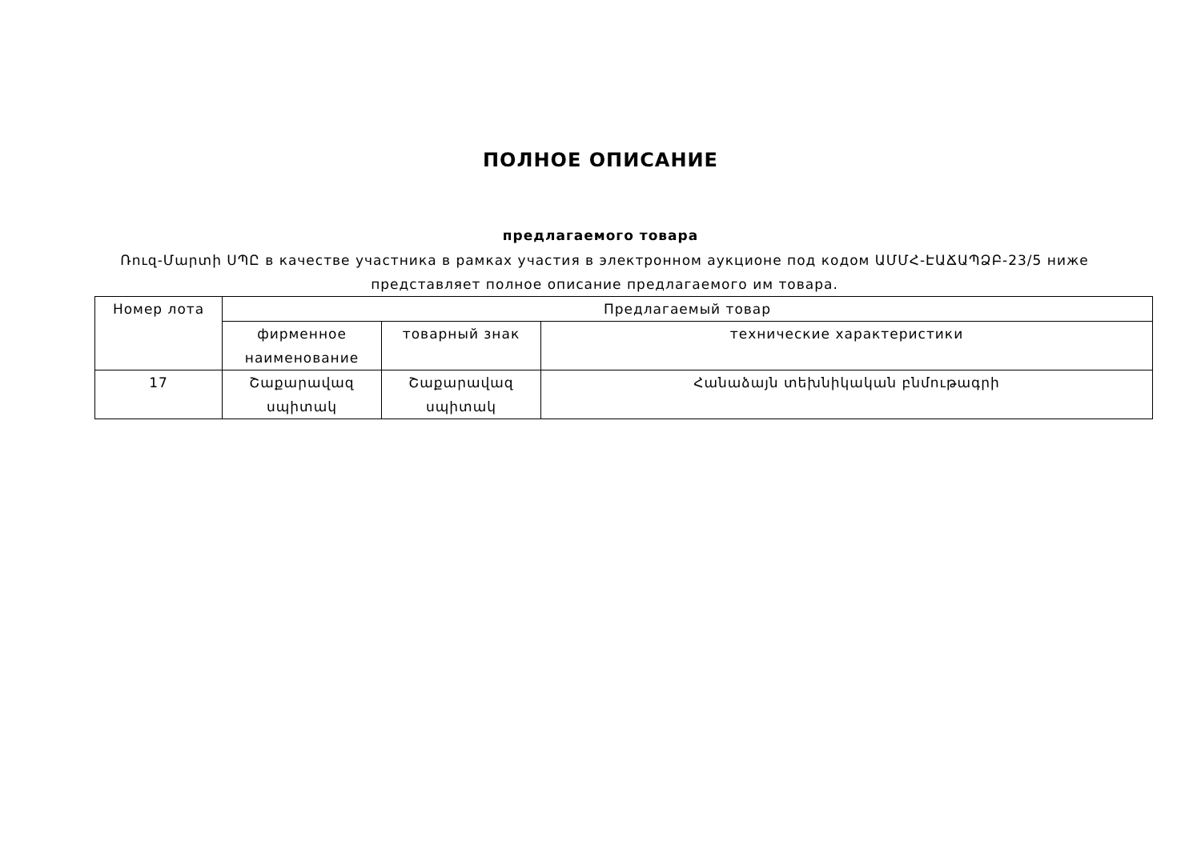ПОЛНОЕ ОПИСАНИЕ
предлагаемого товара
Ռուզ-Մարտի ՍՊԸ в качестве участника в рамках участия в электронном аукционе под кодом ԱՄՄՀ-ԷԱՃԱՊՁԲ-23/5 ниже представляет полное описание предлагаемого им товара.
| Номер лота | Предлагаемый товар | | |
| --- | --- | --- | --- |
| | фирменное наименование | товарный знак | технические характеристики |
| 17 | Շաքարավազ սպիտակ | Շաքարավազ սպիտակ | Հանաձայն տեխնիկական բնմութագրի |